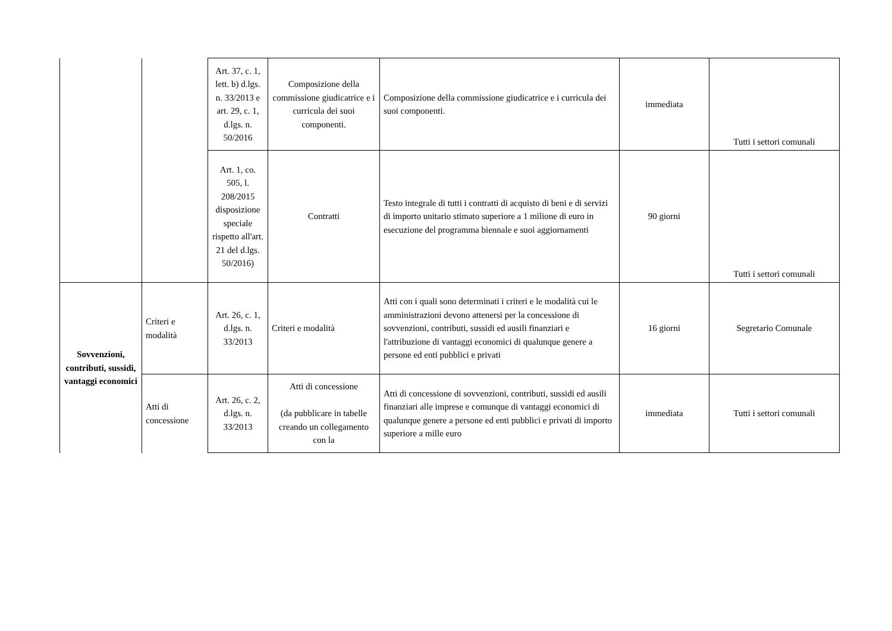| | | Art. 37, c. 1, lett. b) d.lgs. n. 33/2013 e art. 29, c. 1, d.lgs. n. 50/2016 | Composizione della commissione giudicatrice e i curricula dei suoi componenti. | Composizione della commissione giudicatrice e i curricula dei suoi componenti. | immediata | Tutti i settori comunali |
| | | Art. 1, co. 505, l. 208/2015 disposizione speciale rispetto all'art. 21 del d.lgs. 50/2016) | Contratti | Testo integrale di tutti i contratti di acquisto di beni e di servizi di importo unitario stimato superiore a 1 milione di euro in esecuzione del programma biennale e suoi aggiornamenti | 90 giorni | Tutti i settori comunali |
| Sovvenzioni, contributi, sussidi, vantaggi economici | Criteri e modalità | Art. 26, c. 1, d.lgs. n. 33/2013 | Criteri e modalità | Atti con i quali sono determinati i criteri e le modalità cui le amministrazioni devono attenersi per la concessione di sovvenzioni, contributi, sussidi ed ausili finanziari e l'attribuzione di vantaggi economici di qualunque genere a persone ed enti pubblici e privati | 16 giorni | Segretario Comunale |
| | Atti di concessione | Art. 26, c. 2, d.lgs. n. 33/2013 | Atti di concessione (da pubblicare in tabelle creando un collegamento con la | Atti di concessione di sovvenzioni, contributi, sussidi ed ausili finanziari alle imprese e comunque di vantaggi economici di qualunque genere a persone ed enti pubblici e privati di importo superiore a mille euro | immediata | Tutti i settori comunali |